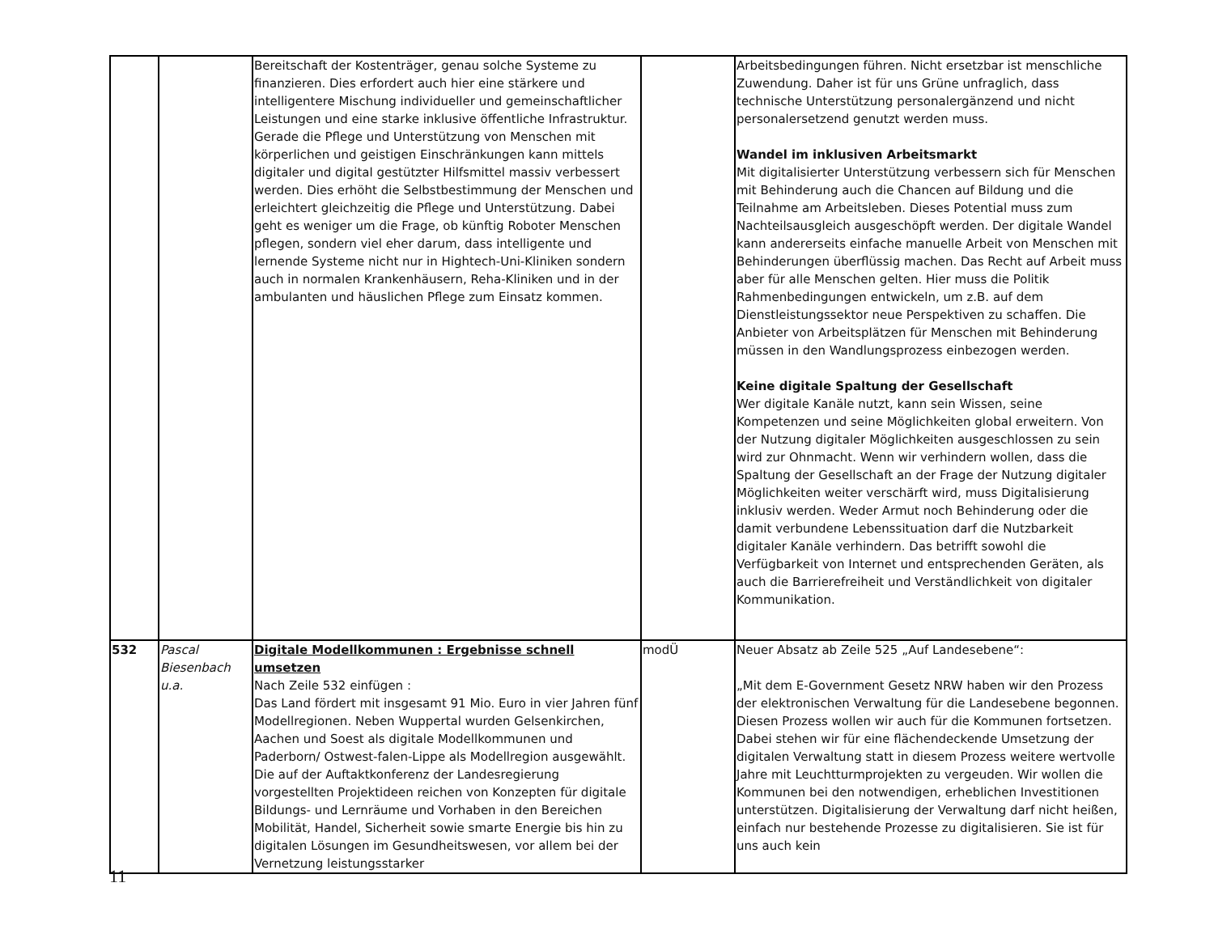| | | Bereitschaft der Kostenträger, genau solche Systeme zu finanzieren. Dies erfordert auch hier eine stärkere und intelligentere Mischung individueller und gemeinschaftlicher Leistungen und eine starke inklusive öffentliche Infrastruktur. Gerade die Pflege und Unterstützung von Menschen mit körperlichen und geistigen Einschränkungen kann mittels digitaler und digital gestützter Hilfsmittel massiv verbessert werden. Dies erhöht die Selbstbestimmung der Menschen und erleichtert gleichzeitig die Pflege und Unterstützung. Dabei geht es weniger um die Frage, ob künftig Roboter Menschen pflegen, sondern viel eher darum, dass intelligente und lernende Systeme nicht nur in Hightech-Uni-Kliniken sondern auch in normalen Krankenhäusern, Reha-Kliniken und in der ambulanten und häuslichen Pflege zum Einsatz kommen. | | Arbeitsbedingungen führen. Nicht ersetzbar ist menschliche Zuwendung. Daher ist für uns Grüne unfraglich, dass technische Unterstützung personalergänzend und nicht personalersetzend genutzt werden muss. Wandel im inklusiven Arbeitsmarkt Mit digitalisierter Unterstützung verbessern sich für Menschen mit Behinderung auch die Chancen auf Bildung und die Teilnahme am Arbeitsleben. Dieses Potential muss zum Nachteilsausgleich ausgeschöpft werden. Der digitale Wandel kann andererseits einfache manuelle Arbeit von Menschen mit Behinderungen überflüssig machen. Das Recht auf Arbeit muss aber für alle Menschen gelten. Hier muss die Politik Rahmenbedingungen entwickeln, um z.B. auf dem Dienstleistungssektor neue Perspektiven zu schaffen. Die Anbieter von Arbeitsplätzen für Menschen mit Behinderung müssen in den Wandlungsprozess einbezogen werden. Keine digitale Spaltung der Gesellschaft Wer digitale Kanäle nutzt, kann sein Wissen, seine Kompetenzen und seine Möglichkeiten global erweitern. Von der Nutzung digitaler Möglichkeiten ausgeschlossen zu sein wird zur Ohnmacht. Wenn wir verhindern wollen, dass die Spaltung der Gesellschaft an der Frage der Nutzung digitaler Möglichkeiten weiter verschärft wird, muss Digitalisierung inklusiv werden. Weder Armut noch Behinderung oder die damit verbundene Lebenssituation darf die Nutzbarkeit digitaler Kanäle verhindern. Das betrifft sowohl die Verfügbarkeit von Internet und entsprechenden Geräten, als auch die Barrierefreiheit und Verständlichkeit von digitaler Kommunikation. |
| 532 | Pascal Biesenbach u.a. | Digitale Modellkommunen : Ergebnisse schnell umsetzen Nach Zeile 532 einfügen : Das Land fördert mit insgesamt 91 Mio. Euro in vier Jahren fünf Modellregionen. Neben Wuppertal wurden Gelsenkirchen, Aachen und Soest als digitale Modellkommunen und Paderborn/ Ostwest-falen-Lippe als Modellregion ausgewählt. Die auf der Auftaktkonferenz der Landesregierung vorgestellten Projektideen reichen von Konzepten für digitale Bildungs- und Lernräume und Vorhaben in den Bereichen Mobilität, Handel, Sicherheit sowie smarte Energie bis hin zu digitalen Lösungen im Gesundheitswesen, vor allem bei der Vernetzung leistungsstarker | modÜ | Neuer Absatz ab Zeile 525 „Auf Landesebene“: „Mit dem E-Government Gesetz NRW haben wir den Prozess der elektronischen Verwaltung für die Landesebene begonnen. Diesen Prozess wollen wir auch für die Kommunen fortsetzen. Dabei stehen wir für eine flächendeckende Umsetzung der digitalen Verwaltung statt in diesem Prozess weitere wertvolle Jahre mit Leuchtturmprojekten zu vergeuden. Wir wollen die Kommunen bei den notwendigen, erheblichen Investitionen unterstützen. Digitalisierung der Verwaltung darf nicht heißen, einfach nur bestehende Prozesse zu digitalisieren. Sie ist für uns auch kein |
11